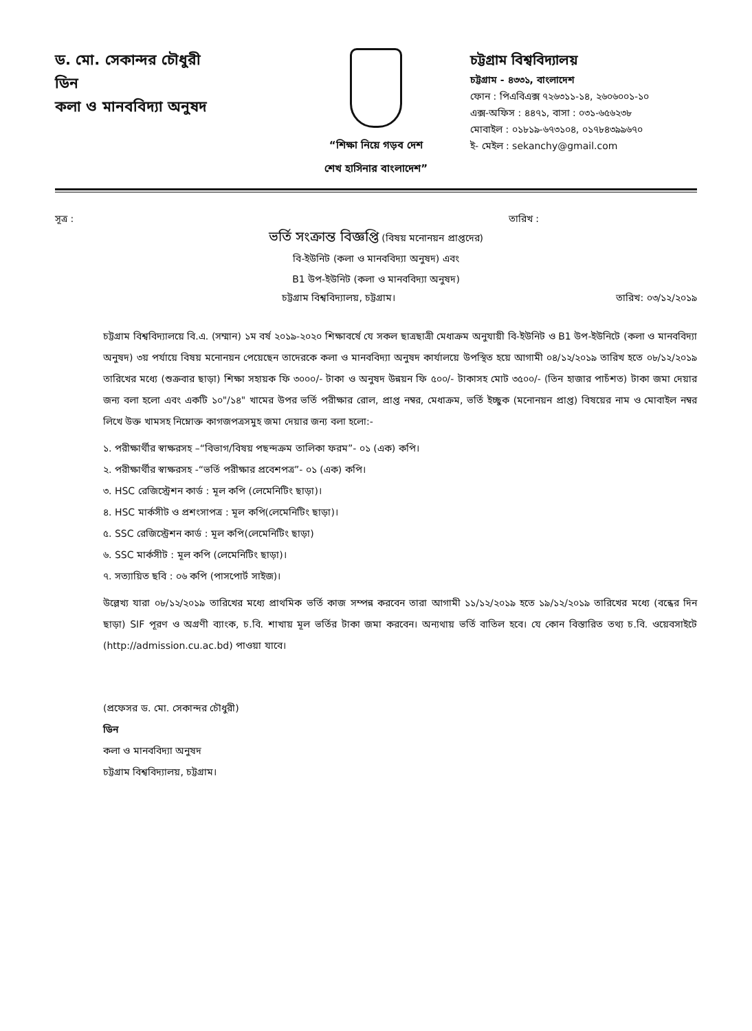ড. মো. সেকান্দর চৌধুরী
ডিন
কলা ও মানববিদ্যা অনুষদ
“শিক্ষা নিয়ে গড়ব দেশ
শেখ হাসিনার বাংলাদেশ”
চট্টগ্রাম বিশ্ববিদ্যালয়
চট্টগ্রাম - ৪৩৩১, বাংলাদেশ
ফোন : পিএবিএক্স ৭২৬৩১১-১৪, ২৬০৬০০১-১০
এক্স-অফিস : ৪৪৭১, বাসা : ০৩১-৬৫৬২৩৮
মোবাইল : ০১৮১৯-৬৭৩১০৪, ০১৭৮৪৩৯৯৬৭০
ই- মেইল : sekanchy@gmail.com
সূত্র : তারিখ :
ভর্তি সংক্রান্ত বিজ্ঞপ্তি (বিষয় মনোনয়ন প্রাপ্তদের)
বি-ইউনিট (কলা ও মানববিদ্যা অনুষদ) এবং
B1 উপ-ইউনিট (কলা ও মানববিদ্যা অনুষদ)
চট্টগ্রাম বিশ্ববিদ্যালয়, চট্টগ্রাম। তারিখ: ০৩/১২/২০১৯
চট্টগ্রাম বিশ্ববিদ্যালয়ে বি.এ. (সম্মান) ১ম বর্ষ ২০১৯-২০২০ শিক্ষাবর্ষে যে সকল ছাত্রছাত্রী মেধাক্রম অনুযায়ী বি-ইউনিট ও B1 উপ-ইউনিটে (কলা ও মানববিদ্যা অনুষদ) ৩য় পর্যায়ে বিষয় মনোনয়ন পেয়েছেন তাদেরকে কলা ও মানববিদ্যা অনুষদ কার্যালয়ে উপস্থিত হয়ে আগামী ০৪/১২/২০১৯ তারিখ হতে ০৮/১২/২০১৯ তারিখের মধ্যে (শুক্রবার ছাড়া) শিক্ষা সহায়ক ফি ৩০০০/- টাকা ও অনুষদ উন্নয়ন ফি ৫০০/- টাকাসহ মোট ৩৫০০/- (তিন হাজার পাচঁশত) টাকা জমা দেয়ার জন্য বলা হলো এবং একটি ১০"/১৪" খামের উপর ভর্তি পরীক্ষার রোল, প্রাপ্ত নম্বর, মেধাক্রম, ভর্তি ইচ্ছুক (মনোনয়ন প্রাপ্ত) বিষয়ের নাম ও মোবাইল নম্বর লিখে উক্ত খামসহ নিম্নোক্ত কাগজপত্রসমুহ জমা দেয়ার জন্য বলা হলো:-
১. পরীক্ষার্থীর স্বাক্ষরসহ –“বিভাগ/বিষয় পছন্দক্রম তালিকা ফরম”- ০১ (এক) কপি।
২. পরীক্ষার্থীর স্বাক্ষরসহ -“ভর্তি পরীক্ষার প্রবেশপত্র”- ০১ (এক) কপি।
৩. HSC রেজিস্ট্রেশন কার্ড : মূল কপি (লেমেনিটিং ছাড়া)।
৪. HSC মার্কসীট ও প্রশংসাপত্র : মূল কপি(লেমেনিটিং ছাড়া)।
৫. SSC রেজিস্ট্রেশন কার্ড : মূল কপি(লেমেনিটিং ছাড়া)
৬. SSC মার্কসীট : মূল কপি (লেমেনিটিং ছাড়া)।
৭. সত্যায়িত ছবি : ০৬ কপি (পাসপোর্ট সাইজ)।
উল্লেখ্য যারা ০৮/১২/২০১৯ তারিখের মধ্যে প্রাথমিক ভর্তি কাজ সম্পন্ন করবেন তারা আগামী ১১/১২/২০১৯ হতে ১৯/১২/২০১৯ তারিখের মধ্যে (বন্ধের দিন ছাড়া) SIF পূরণ ও অগ্রণী ব্যাংক, চ.বি. শাখায় মূল ভর্তির টাকা জমা করবেন। অন্যথায় ভর্তি বাতিল হবে। যে কোন বিস্তারিত তথ্য চ.বি. ওয়েবসাইটে (http://admission.cu.ac.bd) পাওয়া যাবে।
(প্রফেসর ড. মো. সেকান্দর চৌধুরী)
ডিন
কলা ও মানববিদ্যা অনুষদ
চট্টগ্রাম বিশ্ববিদ্যালয়, চট্টগ্রাম।